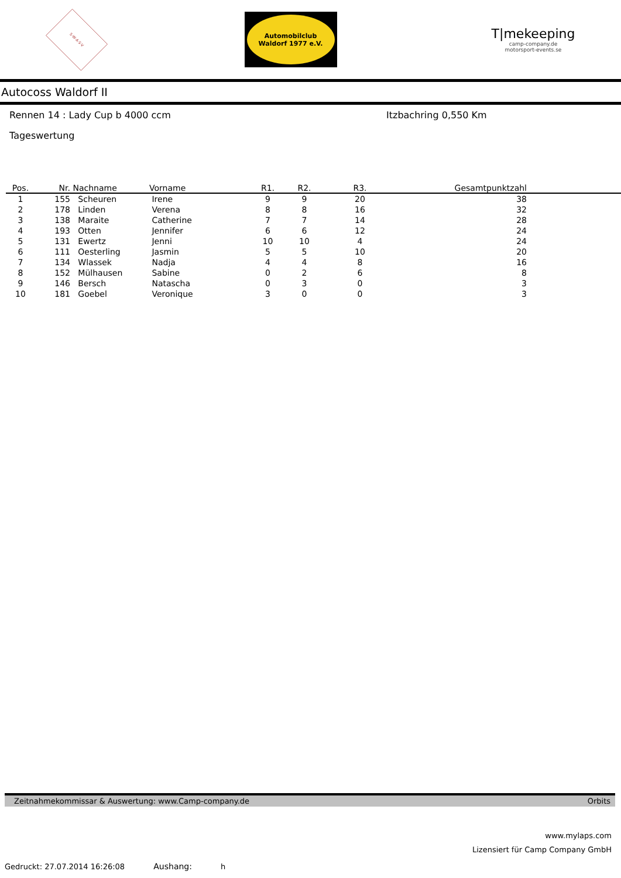S·W·A·S·V
Automobilclub
Waldorf 1977 e.V.
T|mekeeping
camp-company.de
motorsport-events.se
Autocoss Waldorf II
Rennen 14 : Lady Cup b 4000 ccm Itzbachring 0,550 Km
Tageswertung
| Pos. | Nr. | Nachname | Vorname | R1. | R2. | R3. | Gesamtpunktzahl | |
| --- | --- | --- | --- | --- | --- | --- | --- | --- |
| 1 | 155 | Scheuren | Irene | 9 | 9 | 20 | 38 | |
| 2 | 178 | Linden | Verena | 8 | 8 | 16 | 32 | |
| 3 | 138 | Maraite | Catherine | 7 | 7 | 14 | 28 | |
| 4 | 193 | Otten | Jennifer | 6 | 6 | 12 | 24 | |
| 5 | 131 | Ewertz | Jenni | 10 | 10 | 4 | 24 | |
| 6 | 111 | Oesterling | Jasmin | 5 | 5 | 10 | 20 | |
| 7 | 134 | Wlassek | Nadja | 4 | 4 | 8 | 16 | |
| 8 | 152 | Mülhausen | Sabine | 0 | 2 | 6 | 8 | |
| 9 | 146 | Bersch | Natascha | 0 | 3 | 0 | 3 | |
| 10 | 181 | Goebel | Veronique | 3 | 0 | 0 | 3 | |
Zeitnahmekommissar & Auswertung: www.Camp-company.de Orbits
www.mylaps.com
Lizensiert für Camp Company GmbH
Gedruckt: 27.07.2014 16:26:08 Aushang: h